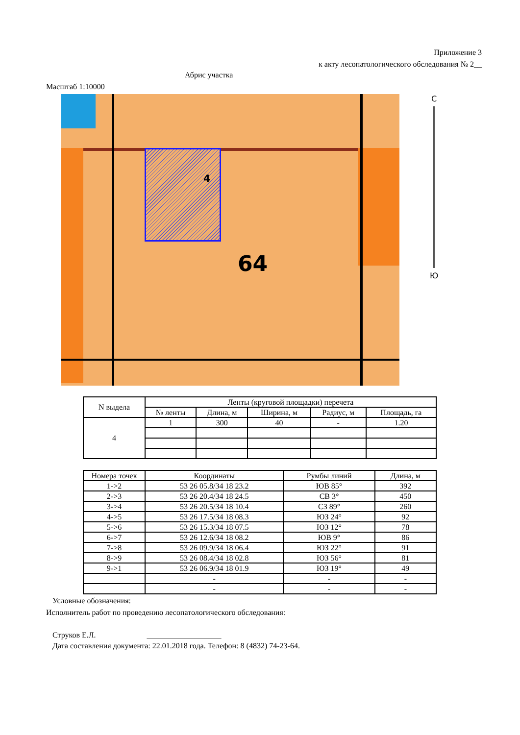Приложение 3
к акту лесопатологического обследования № 2__
Абрис участка
Масштаб 1:10000
64
4
С
Ю
| N выдела | Ленты (круговой площадки) перечета | | | | |
| --- | --- | --- | --- | --- | --- |
| | № ленты | Длина, м | Ширина, м | Радиус, м | Площадь, га |
| 4 | 1 | 300 | 40 | - | 1.20 |
| Номера точек | Координаты | Румбы линий | Длина, м |
| --- | --- | --- | --- |
| 1->2 | 53 26 05.8/34 18 23.2 | ЮВ 85° | 392 |
| 2->3 | 53 26 20.4/34 18 24.5 | СВ 3° | 450 |
| 3->4 | 53 26 20.5/34 18 10.4 | СЗ 89° | 260 |
| 4->5 | 53 26 17.5/34 18 08.3 | ЮЗ 24° | 92 |
| 5->6 | 53 26 15.3/34 18 07.5 | ЮЗ 12° | 78 |
| 6->7 | 53 26 12.6/34 18 08.2 | ЮВ 9° | 86 |
| 7->8 | 53 26 09.9/34 18 06.4 | ЮЗ 22° | 91 |
| 8->9 | 53 26 08.4/34 18 02.8 | ЮЗ 56° | 81 |
| 9->1 | 53 26 06.9/34 18 01.9 | ЮЗ 19° | 49 |
| | - | - | - |
| | - | - | - |
Условные обозначения:
Исполнитель работ по проведению лесопатологического обследования:
Струков Е.Л. ___________________
Дата составления документа: 22.01.2018 года. Телефон: 8 (4832) 74-23-64.